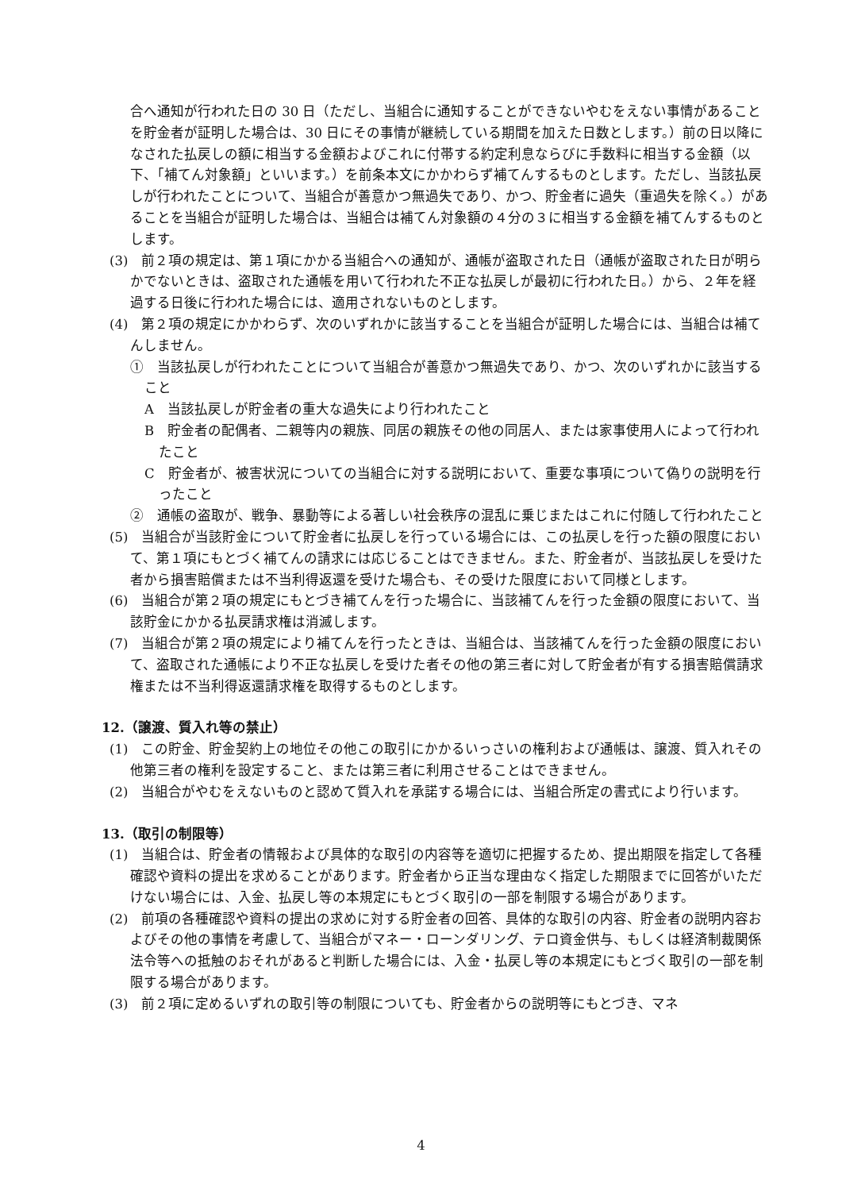合へ通知が行われた日の 30 日（ただし、当組合に通知することができないやむをえない事情があることを貯金者が証明した場合は、30 日にその事情が継続している期間を加えた日数とします。）前の日以降になされた払戻しの額に相当する金額およびこれに付帯する約定利息ならびに手数料に相当する金額（以下、「補てん対象額」といいます。）を前条本文にかかわらず補てんするものとします。ただし、当該払戻しが行われたことについて、当組合が善意かつ無過失であり、かつ、貯金者に過失（重過失を除く。）があることを当組合が証明した場合は、当組合は補てん対象額の４分の３に相当する金額を補てんするものとします。
(3)　前２項の規定は、第１項にかかる当組合への通知が、通帳が盗取された日（通帳が盗取された日が明らかでないときは、盗取された通帳を用いて行われた不正な払戻しが最初に行われた日。）から、２年を経過する日後に行われた場合には、適用されないものとします。
(4)　第２項の規定にかかわらず、次のいずれかに該当することを当組合が証明した場合には、当組合は補てんしません。
①　当該払戻しが行われたことについて当組合が善意かつ無過失であり、かつ、次のいずれかに該当すること
A　当該払戻しが貯金者の重大な過失により行われたこと
B　貯金者の配偶者、二親等内の親族、同居の親族その他の同居人、または家事使用人によって行われたこと
C　貯金者が、被害状況についての当組合に対する説明において、重要な事項について偽りの説明を行ったこと
②　通帳の盗取が、戦争、暴動等による著しい社会秩序の混乱に乗じまたはこれに付随して行われたこと
(5)　当組合が当該貯金について貯金者に払戻しを行っている場合には、この払戻しを行った額の限度において、第１項にもとづく補てんの請求には応じることはできません。また、貯金者が、当該払戻しを受けた者から損害賠償または不当利得返還を受けた場合も、その受けた限度において同様とします。
(6)　当組合が第２項の規定にもとづき補てんを行った場合に、当該補てんを行った金額の限度において、当該貯金にかかる払戻請求権は消滅します。
(7)　当組合が第２項の規定により補てんを行ったときは、当組合は、当該補てんを行った金額の限度において、盗取された通帳により不正な払戻しを受けた者その他の第三者に対して貯金者が有する損害賠償請求権または不当利得返還請求権を取得するものとします。
12.（譲渡、質入れ等の禁止）
(1)　この貯金、貯金契約上の地位その他この取引にかかるいっさいの権利および通帳は、譲渡、質入れその他第三者の権利を設定すること、または第三者に利用させることはできません。
(2)　当組合がやむをえないものと認めて質入れを承諾する場合には、当組合所定の書式により行います。
13.（取引の制限等）
(1)　当組合は、貯金者の情報および具体的な取引の内容等を適切に把握するため、提出期限を指定して各種確認や資料の提出を求めることがあります。貯金者から正当な理由なく指定した期限までに回答がいただけない場合には、入金、払戻し等の本規定にもとづく取引の一部を制限する場合があります。
(2)　前項の各種確認や資料の提出の求めに対する貯金者の回答、具体的な取引の内容、貯金者の説明内容およびその他の事情を考慮して、当組合がマネー・ローンダリング、テロ資金供与、もしくは経済制裁関係法令等への抵触のおそれがあると判断した場合には、入金・払戻し等の本規定にもとづく取引の一部を制限する場合があります。
(3)　前２項に定めるいずれの取引等の制限についても、貯金者からの説明等にもとづき、マネ
4